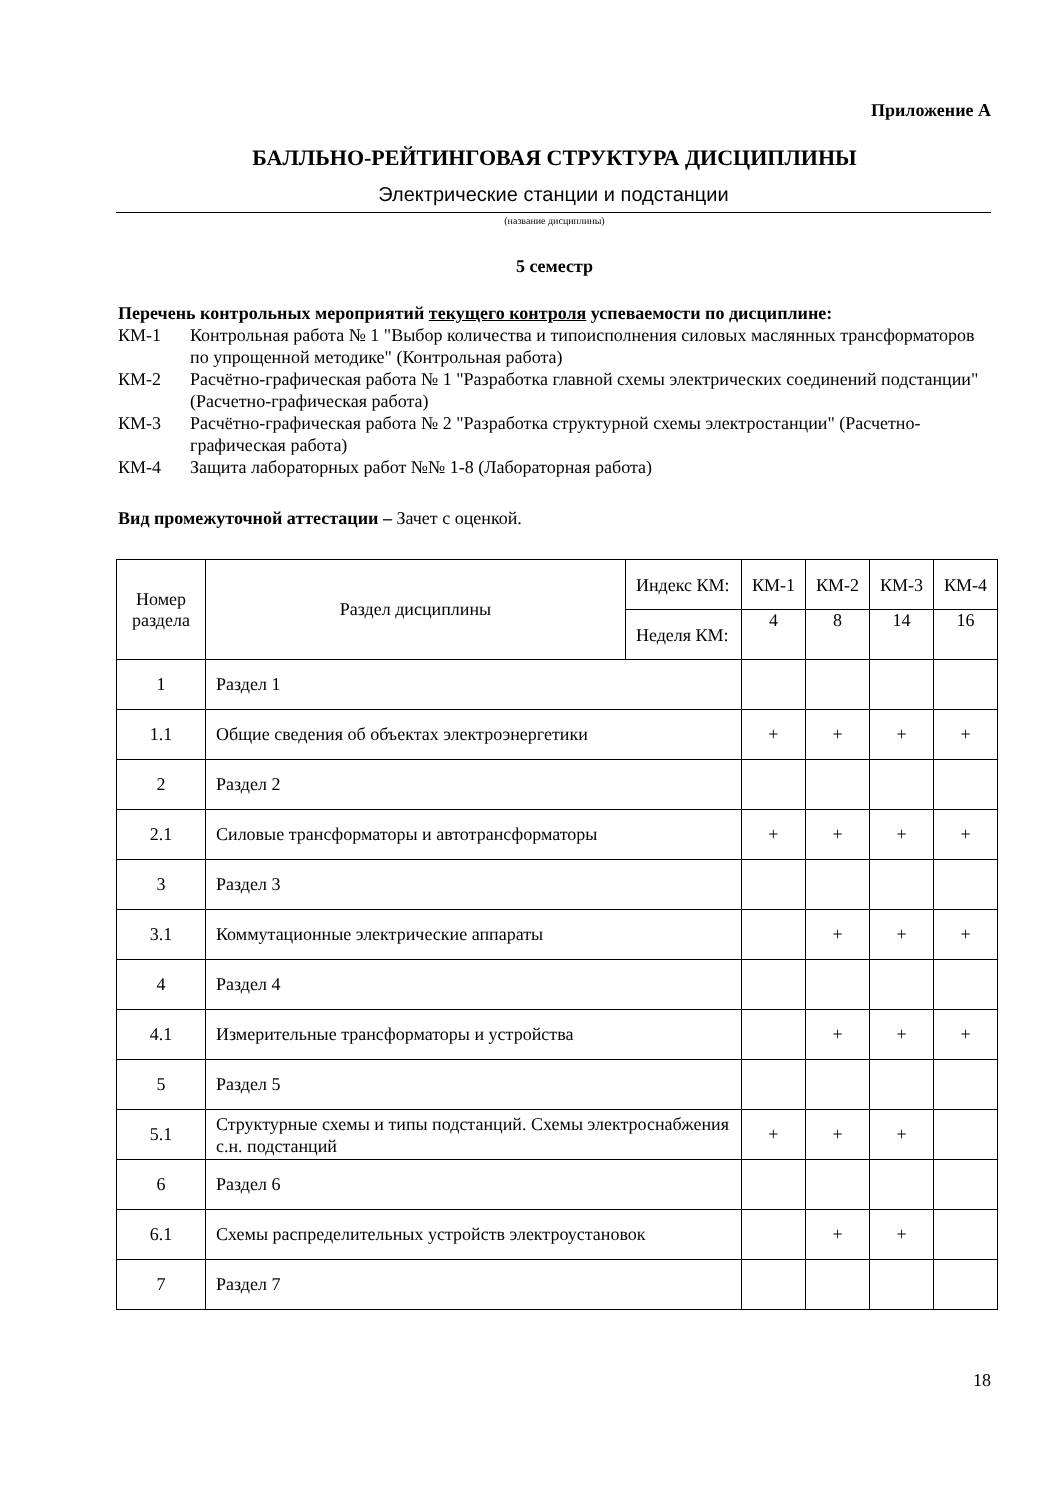Приложение А
БАЛЛЬНО-РЕЙТИНГОВАЯ СТРУКТУРА ДИСЦИПЛИНЫ
Электрические станции и подстанции
(название дисциплины)
5 семестр
Перечень контрольных мероприятий текущего контроля успеваемости по дисциплине:
КМ-1 Контрольная работа № 1 "Выбор количества и типоисполнения силовых маслянных трансформаторов по упрощенной методике" (Контрольная работа)
КМ-2 Расчётно-графическая работа № 1 "Разработка главной схемы электрических соединений подстанции" (Расчетно-графическая работа)
КМ-3 Расчётно-графическая работа № 2 "Разработка структурной схемы электростанции" (Расчетно-графическая работа)
КМ-4 Защита лабораторных работ №№ 1-8 (Лабораторная работа)
Вид промежуточной аттестации – Зачет с оценкой.
| Номер раздела | Раздел дисциплины | Индекс КМ: | КМ-1 | КМ-2 | КМ-3 | КМ-4 |
| | | Неделя КМ: | 4 | 8 | 14 | 16 |
| 1 | Раздел 1 | | | | | |
| 1.1 | Общие сведения об объектах электроэнергетики | | + | + | + | + |
| 2 | Раздел 2 | | | | | |
| 2.1 | Силовые трансформаторы и автотрансформаторы | | + | + | + | + |
| 3 | Раздел 3 | | | | | |
| 3.1 | Коммутационные электрические аппараты | | | + | + | + |
| 4 | Раздел 4 | | | | | |
| 4.1 | Измерительные трансформаторы и устройства | | | + | + | + |
| 5 | Раздел 5 | | | | | |
| 5.1 | Структурные схемы и типы подстанций. Схемы электроснабжения с.н. подстанций | | + | + | + | |
| 6 | Раздел 6 | | | | | |
| 6.1 | Схемы распределительных устройств электроустановок | | | + | + | |
| 7 | Раздел 7 | | | | | |
18